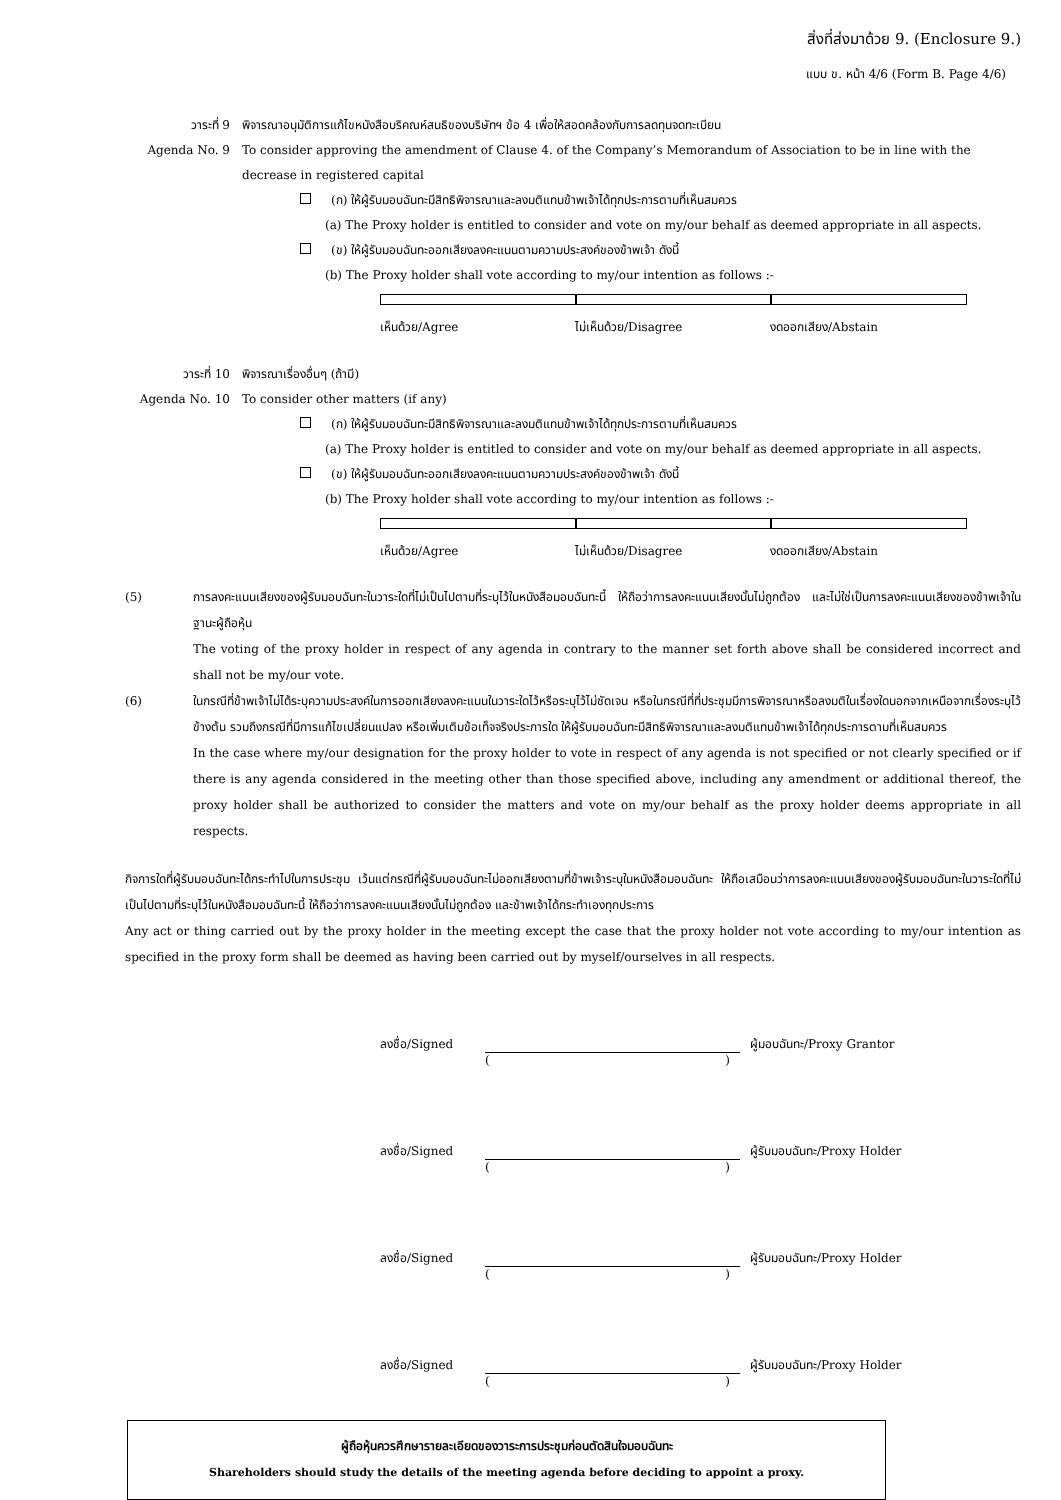สิ่งที่ส่งมาด้วย 9. (Enclosure 9.)
แบบ ข. หน้า 4/6 (Form B. Page 4/6)
วาระที่ 9 พิจารณาอนุมัติการแก้ไขหนังสือบริคณห์สนธิของบริษัทฯ ข้อ 4 เพื่อให้สอดคล้องกับการลดทุนจดทะเบียน
Agenda No. 9 To consider approving the amendment of Clause 4. of the Company’s Memorandum of Association to be in line with the decrease in registered capital
(ก) ให้ผู้รับมอบฉันทะมีสิทธิพิจารณาและลงมติแทนข้าพเจ้าได้ทุกประการตามที่เห็นสมควร
(a) The Proxy holder is entitled to consider and vote on my/our behalf as deemed appropriate in all aspects.
(ข) ให้ผู้รับมอบฉันทะออกเสียงลงคะแนนตามความประสงค์ของข้าพเจ้า ดังนี้
(b) The Proxy holder shall vote according to my/our intention as follows :-
เห็นด้วย/Agree ไม่เห็นด้วย/Disagree งดออกเสียง/Abstain
วาระที่ 10 พิจารณาเรื่องอื่นๆ (ถ้ามี)
Agenda No. 10 To consider other matters (if any)
(ก) ให้ผู้รับมอบฉันทะมีสิทธิพิจารณาและลงมติแทนข้าพเจ้าได้ทุกประการตามที่เห็นสมควร
(a) The Proxy holder is entitled to consider and vote on my/our behalf as deemed appropriate in all aspects.
(ข) ให้ผู้รับมอบฉันทะออกเสียงลงคะแนนตามความประสงค์ของข้าพเจ้า ดังนี้
(b) The Proxy holder shall vote according to my/our intention as follows :-
เห็นด้วย/Agree ไม่เห็นด้วย/Disagree งดออกเสียง/Abstain
(5) การลงคะแนนเสียงของผู้รับมอบฉันทะในวาระใดที่ไม่เป็นไปตามที่ระบุไว้ในหนังสือมอบฉันทะนี้ ให้ถือว่าการลงคะแนนเสียงนั้นไม่ถูกต้อง และไม่ใช่เป็นการลงคะแนนเสียงของข้าพเจ้าในฐานะผู้ถือหุ้น
The voting of the proxy holder in respect of any agenda in contrary to the manner set forth above shall be considered incorrect and shall not be my/our vote.
(6) ในกรณีที่ข้าพเจ้าไม่ได้ระบุความประสงค์ในการออกเสียงลงคะแนนในวาระใดไว้หรือระบุไว้ไม่ชัดเจน หรือในกรณีที่ที่ประชุมมีการพิจารณาหรือลงมติในเรื่องใดนอกจากเหนือจากเรื่องระบุไว้ข้างต้น รวมถึงกรณีที่มีการแก้ไขเปลี่ยนแปลง หรือเพิ่มเติมข้อเท็จจริงประการใด ให้ผู้รับมอบฉันทะมีสิทธิพิจารณาและลงมติแทนข้าพเจ้าได้ทุกประการตามที่เห็นสมควร
In the case where my/our designation for the proxy holder to vote in respect of any agenda is not specified or not clearly specified or if there is any agenda considered in the meeting other than those specified above, including any amendment or additional thereof, the proxy holder shall be authorized to consider the matters and vote on my/our behalf as the proxy holder deems appropriate in all respects.
กิจการใดที่ผู้รับมอบฉันทะได้กระทำไปในการประชุม เว้นแต่กรณีที่ผู้รับมอบฉันทะไม่ออกเสียงตามที่ข้าพเจ้าระบุในหนังสือมอบฉันทะ ให้ถือเสมือนว่าการลงคะแนนเสียงของผู้รับมอบฉันทะในวาระใดที่ไม่เป็นไปตามที่ระบุไว้ในหนังสือมอบฉันทะนี้ ให้ถือว่าการลงคะแนนเสียงนั้นไม่ถูกต้อง และข้าพเจ้าได้กระทำเองทุกประการ
Any act or thing carried out by the proxy holder in the meeting except the case that the proxy holder not vote according to my/our intention as specified in the proxy form shall be deemed as having been carried out by myself/ourselves in all respects.
ลงชื่อ/Signed ผู้มอบฉันทะ/Proxy Grantor
()
ลงชื่อ/Signed ผู้รับมอบฉันทะ/Proxy Holder
()
ลงชื่อ/Signed ผู้รับมอบฉันทะ/Proxy Holder
()
ลงชื่อ/Signed ผู้รับมอบฉันทะ/Proxy Holder
()
ผู้ถือหุ้นควรศึกษารายละเอียดของวาระการประชุมก่อนตัดสินใจมอบฉันทะ
Shareholders should study the details of the meeting agenda before deciding to appoint a proxy.